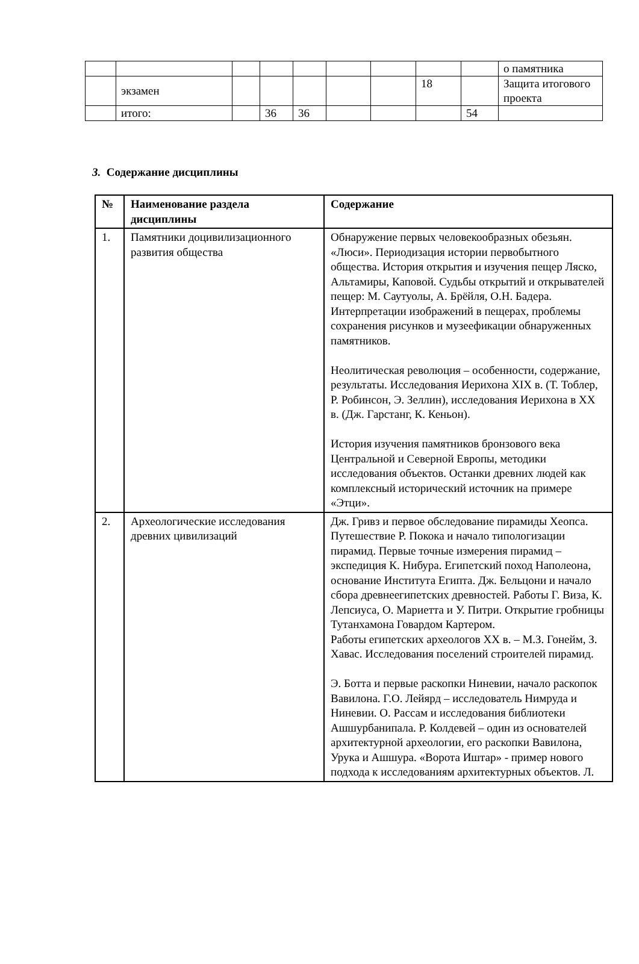| | | | | | | | | | о памятника |
| | экзамен | | | | | | 18 | | Защита итогового проекта |
| | итого: | | 36 | 36 | | | | 54 | |
3. Содержание дисциплины
| № | Наименование раздела дисциплины | Содержание |
| --- | --- | --- |
| 1. | Памятники доцивилизационного развития общества | Обнаружение первых человекообразных обезьян. «Люси». Периодизация истории первобытного общества. История открытия и изучения пещер Ляско, Альтамиры, Каповой. Судьбы открытий и открывателей пещер: М. Саутуолы, А. Брёйля, О.Н. Бадера. Интерпретации изображений в пещерах, проблемы сохранения рисунков и музеефикации обнаруженных памятников. Неолитическая революция – особенности, содержание, результаты. Исследования Иерихона XIX в. (Т. Тоблер, Р. Робинсон, Э. Зеллин), исследования Иерихона в XX в. (Дж. Гарстанг, К. Кеньон). История изучения памятников бронзового века Центральной и Северной Европы, методики исследования объектов. Останки древних людей как комплексный исторический источник на примере «Этци». |
| 2. | Археологические исследования древних цивилизаций | Дж. Гривз и первое обследование пирамиды Хеопса. Путешествие Р. Покока и начало типологизации пирамид. Первые точные измерения пирамид – экспедиция К. Нибура. Египетский поход Наполеона, основание Института Египта. Дж. Бельцони и начало сбора древнеегипетских древностей. Работы Г. Виза, К. Лепсиуса, О. Мариетта и У. Питри. Открытие гробницы Тутанхамона Говардом Картером. Работы египетских археологов XX в. – М.З. Гонейм, З. Хавас. Исследования поселений строителей пирамид. Э. Ботта и первые раскопки Ниневии, начало раскопок Вавилона. Г.О. Лейярд – исследователь Нимруда и Ниневии. О. Рассам и исследования библиотеки Ашшурбанипала. Р. Колдевей – один из основателей архитектурной археологии, его раскопки Вавилона, Урука и Ашшура. «Ворота Иштар» - пример нового подхода к исследованиям архитектурных объектов. Л. |